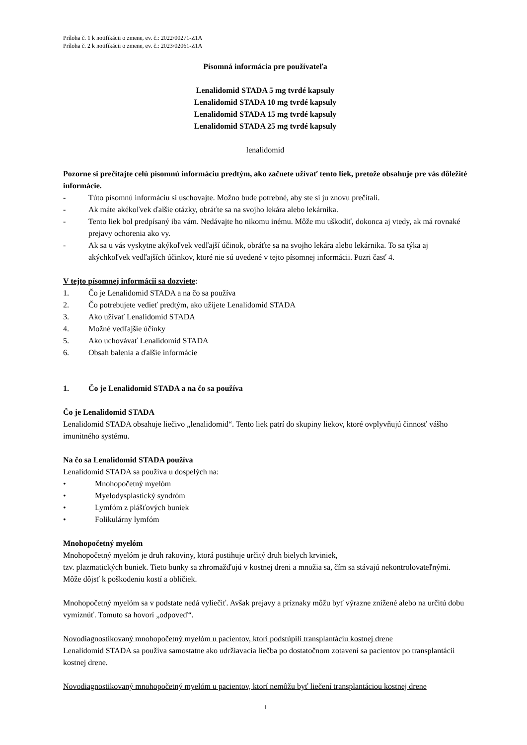Príloha č. 1 k notifikácii o zmene, ev. č.: 2022/00271-Z1A
Príloha č. 2 k notifikácii o zmene, ev. č.: 2023/02061-Z1A
Písomná informácia pre používateľa
Lenalidomid STADA 5 mg tvrdé kapsuly
Lenalidomid STADA 10 mg tvrdé kapsuly
Lenalidomid STADA 15 mg tvrdé kapsuly
Lenalidomid STADA 25 mg tvrdé kapsuly
lenalidomid
Pozorne si prečítajte celú písomnú informáciu predtým, ako začnete užívať tento liek, pretože obsahuje pre vás dôležité informácie.
- Túto písomnú informáciu si uschovajte. Možno bude potrebné, aby ste si ju znovu prečítali.
- Ak máte akékoľvek ďalšie otázky, obráťte sa na svojho lekára alebo lekárnika.
- Tento liek bol predpísaný iba vám. Nedávajte ho nikomu inému. Môže mu uškodiť, dokonca aj vtedy, ak má rovnaké prejavy ochorenia ako vy.
- Ak sa u vás vyskytne akýkoľvek vedľajší účinok, obráťte sa na svojho lekára alebo lekárnika. To sa týka aj akýchkoľvek vedľajších účinkov, ktoré nie sú uvedené v tejto písomnej informácii. Pozri časť 4.
V tejto písomnej informácii sa dozviete:
1. Čo je Lenalidomid STADA a na čo sa používa
2. Čo potrebujete vedieť predtým, ako užijete Lenalidomid STADA
3. Ako užívať Lenalidomid STADA
4. Možné vedľajšie účinky
5. Ako uchovávať Lenalidomid STADA
6. Obsah balenia a ďalšie informácie
1. Čo je Lenalidomid STADA a na čo sa používa
Čo je Lenalidomid STADA
Lenalidomid STADA obsahuje liečivo „lenalidomid“. Tento liek patrí do skupiny liekov, ktoré ovplyvňujú činnosť vášho imunitného systému.
Na čo sa Lenalidomid STADA používa
Lenalidomid STADA sa používa u dospelých na:
• Mnohopočetný myelóm
• Myelodysplastický syndróm
• Lymfóm z plášťových buniek
• Folikulárny lymfóm
Mnohopočetný myelóm
Mnohopočetný myelóm je druh rakoviny, ktorá postihuje určitý druh bielych krviniek,
tzv. plazmatických buniek. Tieto bunky sa zhromažďujú v kostnej dreni a množia sa, čím sa stávajú nekontrolovateľnými. Môže dôjsť k poškodeniu kostí a obličiek.
Mnohopočetný myelóm sa v podstate nedá vyliečiť. Avšak prejavy a príznaky môžu byť výrazne znížené alebo na určitú dobu vymiznúť. Tomuto sa hovorí „odpoveď“.
Novodiagnostikovaný mnohopočetný myelóm u pacientov, ktorí podstúpili transplantáciu kostnej drene
Lenalidomid STADA sa používa samostatne ako udržiavacia liečba po dostatočnom zotavení sa pacientov po transplantácii kostnej drene.
Novodiagnostikovaný mnohopočetný myelóm u pacientov, ktorí nemôžu byť liečení transplantáciou kostnej drene
1